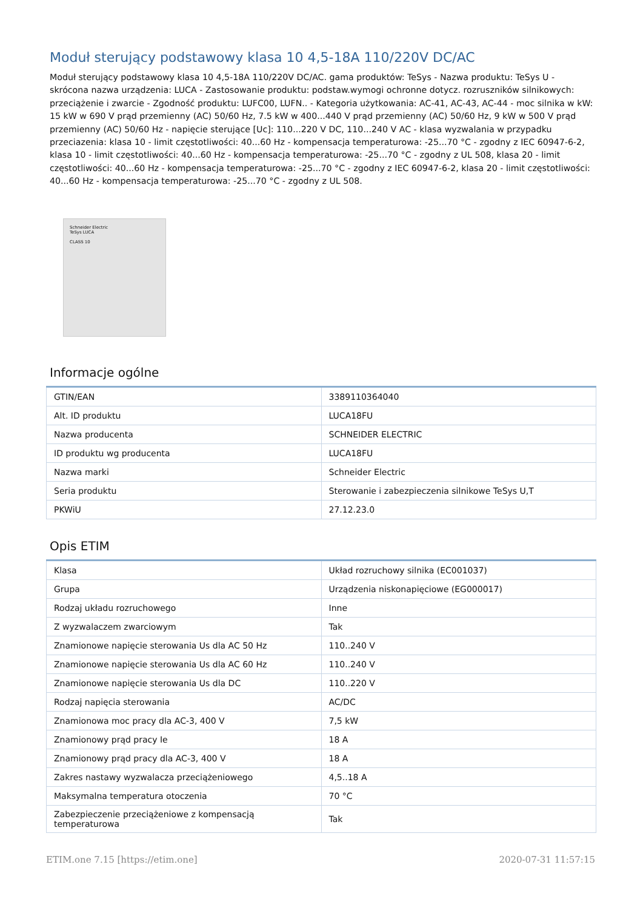Moduł sterujący podstawowy klasa 10 4,5-18A 110/220V DC/AC
Moduł sterujący podstawowy klasa 10 4,5-18A 110/220V DC/AC. gama produktów: TeSys - Nazwa produktu: TeSys U - skrócona nazwa urządzenia: LUCA - Zastosowanie produktu: podstaw.wymogi ochronne dotycz. rozruszników silnikowych: przeciążenie i zwarcie - Zgodność produktu: LUFC00, LUFN.. - Kategoria użytkowania: AC-41, AC-43, AC-44 - moc silnika w kW: 15 kW w 690 V prąd przemienny (AC) 50/60 Hz, 7.5 kW w 400...440 V prąd przemienny (AC) 50/60 Hz, 9 kW w 500 V prąd przemienny (AC) 50/60 Hz - napięcie sterujące [Uc]: 110...220 V DC, 110...240 V AC - klasa wyzwalania w przypadku przeciazenia: klasa 10 - limit częstotliwości: 40...60 Hz - kompensacja temperaturowa: -25...70 °C - zgodny z IEC 60947-6-2, klasa 10 - limit częstotliwości: 40...60 Hz - kompensacja temperaturowa: -25...70 °C - zgodny z UL 508, klasa 20 - limit częstotliwości: 40...60 Hz - kompensacja temperaturowa: -25...70 °C - zgodny z IEC 60947-6-2, klasa 20 - limit częstotliwości: 40...60 Hz - kompensacja temperaturowa: -25...70 °C - zgodny z UL 508.
Schneider Electric
TeSys LUCA
CLASS 10
Informacje ogólne
| GTIN/EAN | 3389110364040 |
| Alt. ID produktu | LUCA18FU |
| Nazwa producenta | SCHNEIDER ELECTRIC |
| ID produktu wg producenta | LUCA18FU |
| Nazwa marki | Schneider Electric |
| Seria produktu | Sterowanie i zabezpieczenia silnikowe TeSys U,T |
| PKWiU | 27.12.23.0 |
Opis ETIM
| Klasa | Układ rozruchowy silnika (EC001037) |
| Grupa | Urządzenia niskonapięciowe (EG000017) |
| Rodzaj układu rozruchowego | Inne |
| Z wyzwalaczem zwarciowym | Tak |
| Znamionowe napięcie sterowania Us dla AC 50 Hz | 110..240 V |
| Znamionowe napięcie sterowania Us dla AC 60 Hz | 110..240 V |
| Znamionowe napięcie sterowania Us dla DC | 110..220 V |
| Rodzaj napięcia sterowania | AC/DC |
| Znamionowa moc pracy dla AC-3, 400 V | 7,5 kW |
| Znamionowy prąd pracy Ie | 18 A |
| Znamionowy prąd pracy dla AC-3, 400 V | 18 A |
| Zakres nastawy wyzwalacza przeciążeniowego | 4,5..18 A |
| Maksymalna temperatura otoczenia | 70 °C |
| Zabezpieczenie przeciążeniowe z kompensacją temperaturowa | Tak |
ETIM.one 7.15 [https://etim.one] 2020-07-31 11:57:15